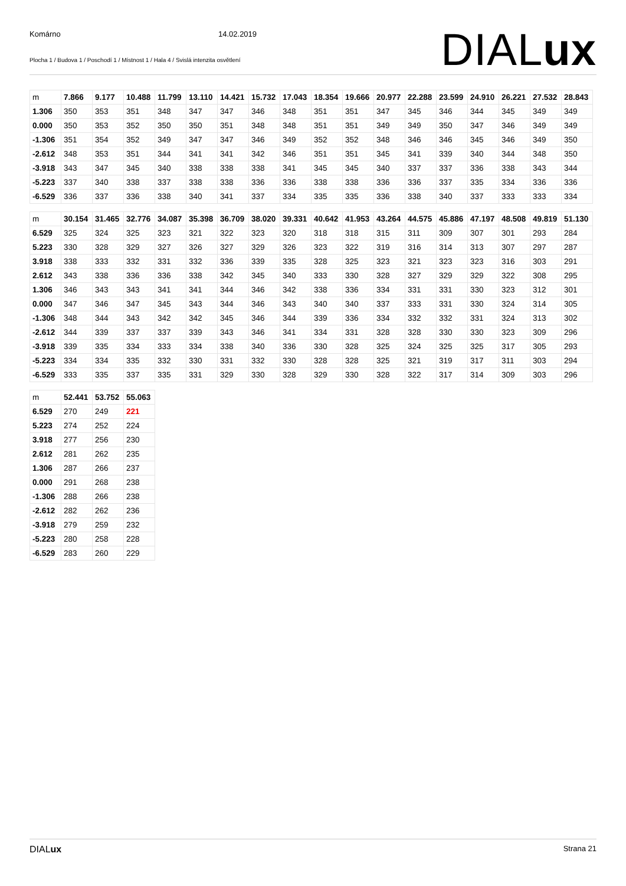Komárno 14.02.2019
Plocha 1 / Budova 1 / Poschodí 1 / Místnost 1 / Hala 4 / Svislá intenzita osvětlení
DIALux
| m | 7.866 | 9.177 | 10.488 | 11.799 | 13.110 | 14.421 | 15.732 | 17.043 | 18.354 | 19.666 | 20.977 | 22.288 | 23.599 | 24.910 | 26.221 | 27.532 | 28.843 |
| 1.306 | 350 | 353 | 351 | 348 | 347 | 347 | 346 | 348 | 351 | 351 | 347 | 345 | 346 | 344 | 345 | 349 | 349 |
| 0.000 | 350 | 353 | 352 | 350 | 350 | 351 | 348 | 348 | 351 | 351 | 349 | 349 | 350 | 347 | 346 | 349 | 349 |
| -1.306 | 351 | 354 | 352 | 349 | 347 | 347 | 346 | 349 | 352 | 352 | 348 | 346 | 346 | 345 | 346 | 349 | 350 |
| -2.612 | 348 | 353 | 351 | 344 | 341 | 341 | 342 | 346 | 351 | 351 | 345 | 341 | 339 | 340 | 344 | 348 | 350 |
| -3.918 | 343 | 347 | 345 | 340 | 338 | 338 | 338 | 341 | 345 | 345 | 340 | 337 | 337 | 336 | 338 | 343 | 344 |
| -5.223 | 337 | 340 | 338 | 337 | 338 | 338 | 336 | 336 | 338 | 338 | 336 | 336 | 337 | 335 | 334 | 336 | 336 |
| -6.529 | 336 | 337 | 336 | 338 | 340 | 341 | 337 | 334 | 335 | 335 | 336 | 338 | 340 | 337 | 333 | 333 | 334 |
| m | 30.154 | 31.465 | 32.776 | 34.087 | 35.398 | 36.709 | 38.020 | 39.331 | 40.642 | 41.953 | 43.264 | 44.575 | 45.886 | 47.197 | 48.508 | 49.819 | 51.130 |
| 6.529 | 325 | 324 | 325 | 323 | 321 | 322 | 323 | 320 | 318 | 318 | 315 | 311 | 309 | 307 | 301 | 293 | 284 |
| 5.223 | 330 | 328 | 329 | 327 | 326 | 327 | 329 | 326 | 323 | 322 | 319 | 316 | 314 | 313 | 307 | 297 | 287 |
| 3.918 | 338 | 333 | 332 | 331 | 332 | 336 | 339 | 335 | 328 | 325 | 323 | 321 | 323 | 323 | 316 | 303 | 291 |
| 2.612 | 343 | 338 | 336 | 336 | 338 | 342 | 345 | 340 | 333 | 330 | 328 | 327 | 329 | 329 | 322 | 308 | 295 |
| 1.306 | 346 | 343 | 343 | 341 | 341 | 344 | 346 | 342 | 338 | 336 | 334 | 331 | 331 | 330 | 323 | 312 | 301 |
| 0.000 | 347 | 346 | 347 | 345 | 343 | 344 | 346 | 343 | 340 | 340 | 337 | 333 | 331 | 330 | 324 | 314 | 305 |
| -1.306 | 348 | 344 | 343 | 342 | 342 | 345 | 346 | 344 | 339 | 336 | 334 | 332 | 332 | 331 | 324 | 313 | 302 |
| -2.612 | 344 | 339 | 337 | 337 | 339 | 343 | 346 | 341 | 334 | 331 | 328 | 328 | 330 | 330 | 323 | 309 | 296 |
| -3.918 | 339 | 335 | 334 | 333 | 334 | 338 | 340 | 336 | 330 | 328 | 325 | 324 | 325 | 325 | 317 | 305 | 293 |
| -5.223 | 334 | 334 | 335 | 332 | 330 | 331 | 332 | 330 | 328 | 328 | 325 | 321 | 319 | 317 | 311 | 303 | 294 |
| -6.529 | 333 | 335 | 337 | 335 | 331 | 329 | 330 | 328 | 329 | 330 | 328 | 322 | 317 | 314 | 309 | 303 | 296 |
| m | 52.441 | 53.752 | 55.063 |
| 6.529 | 270 | 249 | 221 |
| 5.223 | 274 | 252 | 224 |
| 3.918 | 277 | 256 | 230 |
| 2.612 | 281 | 262 | 235 |
| 1.306 | 287 | 266 | 237 |
| 0.000 | 291 | 268 | 238 |
| -1.306 | 288 | 266 | 238 |
| -2.612 | 282 | 262 | 236 |
| -3.918 | 279 | 259 | 232 |
| -5.223 | 280 | 258 | 228 |
| -6.529 | 283 | 260 | 229 |
DIALux Strana 21